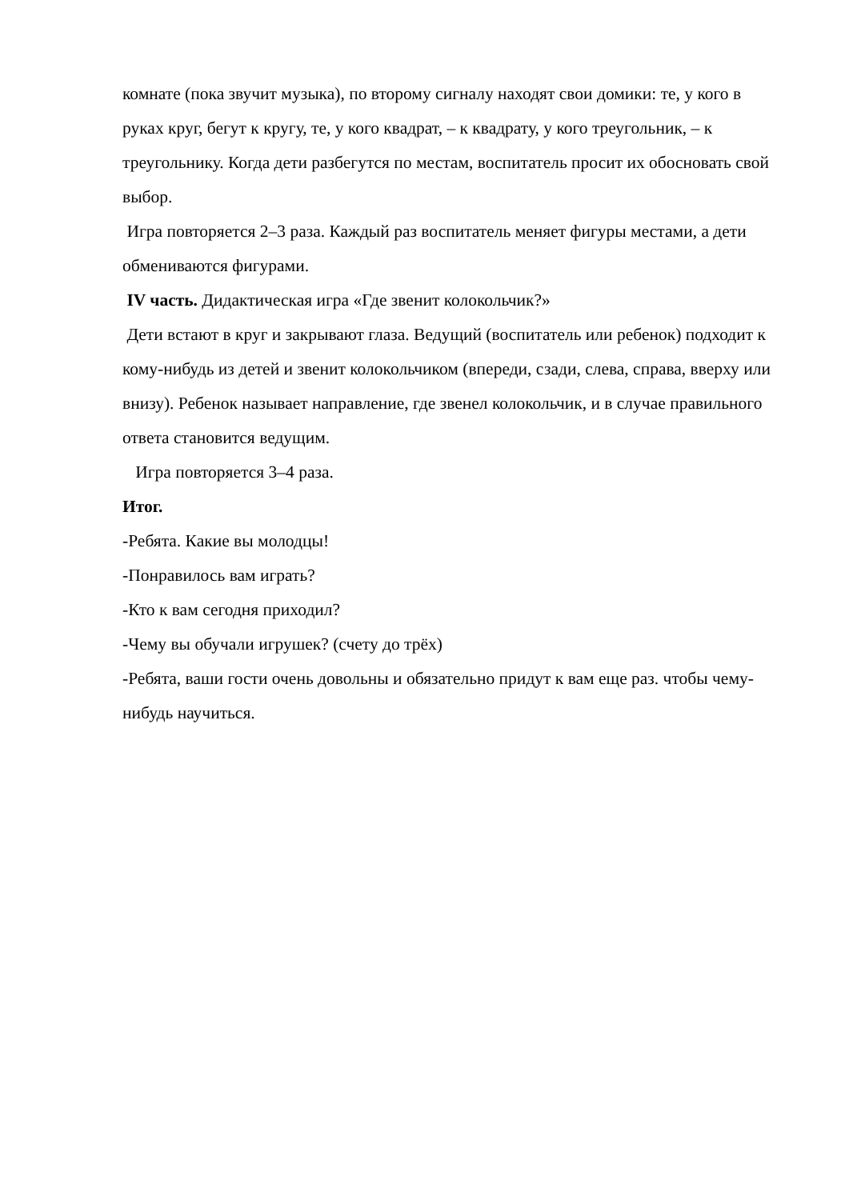комнате (пока звучит музыка), по второму сигналу находят свои домики: те, у кого в руках круг, бегут к кругу, те, у кого квадрат, – к квадрату, у кого треугольник, – к треугольнику. Когда дети разбегутся по местам, воспитатель просит их обосновать свой выбор.
Игра повторяется 2–3 раза. Каждый раз воспитатель меняет фигуры местами, а дети обмениваются фигурами.
IV часть. Дидактическая игра «Где звенит колокольчик?»
Дети встают в круг и закрывают глаза. Ведущий (воспитатель или ребенок) подходит к кому-нибудь из детей и звенит колокольчиком (впереди, сзади, слева, справа, вверху или внизу). Ребенок называет направление, где звенел колокольчик, и в случае правильного ответа становится ведущим.
Игра повторяется 3–4 раза.
Итог.
-Ребята. Какие вы молодцы!
-Понравилось вам играть?
-Кто к вам сегодня приходил?
-Чему вы обучали игрушек? (счету до трёх)
-Ребята, ваши гости очень довольны и обязательно придут к вам еще раз. чтобы чему-нибудь научиться.